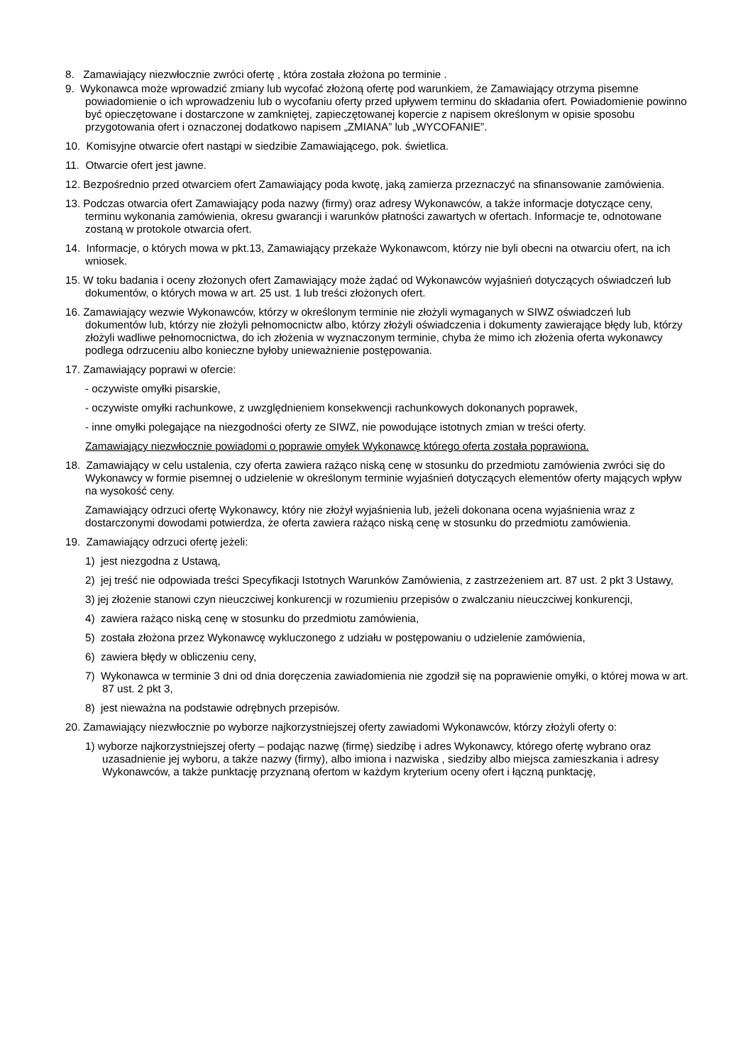8. Zamawiający niezwłocznie zwróci ofertę , która została złożona po terminie .
9. Wykonawca może wprowadzić zmiany lub wycofać złożoną ofertę pod warunkiem, że Zamawiający otrzyma pisemne powiadomienie o ich wprowadzeniu lub o wycofaniu oferty przed upływem terminu do składania ofert. Powiadomienie powinno być opieczętowane i dostarczone w zamkniętej, zapieczętowanej kopercie z napisem określonym w opisie sposobu przygotowania ofert i oznaczonej dodatkowo napisem „ZMIANA” lub „WYCOFANIE”.
10. Komisyjne otwarcie ofert nastąpi w siedzibie Zamawiającego, pok. świetlica.
11. Otwarcie ofert jest jawne.
12. Bezpośrednio przed otwarciem ofert Zamawiający poda kwotę, jaką zamierza przeznaczyć na sfinansowanie zamówienia.
13. Podczas otwarcia ofert Zamawiający poda nazwy (firmy) oraz adresy Wykonawców, a także informacje dotyczące ceny, terminu wykonania zamówienia, okresu gwarancji i warunków płatności zawartych w ofertach. Informacje te, odnotowane zostaną w protokole otwarcia ofert.
14. Informacje, o których mowa w pkt.13, Zamawiający przekaże Wykonawcom, którzy nie byli obecni na otwarciu ofert, na ich wniosek.
15. W toku badania i oceny złożonych ofert Zamawiający może żądać od Wykonawców wyjaśnień dotyczących oświadczeń lub dokumentów, o których mowa w art. 25 ust. 1 lub treści złożonych ofert.
16. Zamawiający wezwie Wykonawców, którzy w określonym terminie nie złożyli wymaganych w SIWZ oświadczeń lub dokumentów lub, którzy nie złożyli pełnomocnictw albo, którzy złożyli oświadczenia i dokumenty zawierające błędy lub, którzy złożyli wadliwe pełnomocnictwa, do ich złożenia w wyznaczonym terminie, chyba że mimo ich złożenia oferta wykonawcy podlega odrzuceniu albo konieczne byłoby unieważnienie postępowania.
17. Zamawiający poprawi w ofercie:
- oczywiste omyłki pisarskie,
- oczywiste omyłki rachunkowe, z uwzględnieniem konsekwencji rachunkowych dokonanych poprawek,
- inne omyłki polegające na niezgodności oferty ze SIWZ, nie powodujące istotnych zmian w treści oferty.
Zamawiający niezwłocznie powiadomi o poprawie omyłek Wykonawcę którego oferta została poprawiona.
18. Zamawiający w celu ustalenia, czy oferta zawiera rażąco niską cenę w stosunku do przedmiotu zamówienia zwróci się do Wykonawcy w formie pisemnej o udzielenie w określonym terminie wyjaśnień dotyczących elementów oferty mających wpływ na wysokość ceny.
Zamawiający odrzuci ofertę Wykonawcy, który nie złożył wyjaśnienia lub, jeżeli dokonana ocena wyjaśnienia wraz z dostarczonymi dowodami potwierdza, że oferta zawiera rażąco niską cenę w stosunku do przedmiotu zamówienia.
19. Zamawiający odrzuci ofertę jeżeli:
1) jest niezgodna z Ustawą,
2) jej treść nie odpowiada treści Specyfikacji Istotnych Warunków Zamówienia, z zastrzeżeniem art. 87 ust. 2 pkt 3 Ustawy,
3) jej złożenie stanowi czyn nieuczciwej konkurencji w rozumieniu przepisów o zwalczaniu nieuczciwej konkurencji,
4) zawiera rażąco niską cenę w stosunku do przedmiotu zamówienia,
5) została złożona przez Wykonawcę wykluczonego z udziału w postępowaniu o udzielenie zamówienia,
6) zawiera błędy w obliczeniu ceny,
7) Wykonawca w terminie 3 dni od dnia doręczenia zawiadomienia nie zgodził się na poprawienie omyłki, o której mowa w art. 87 ust. 2 pkt 3,
8) jest nieważna na podstawie odrębnych przepisów.
20. Zamawiający niezwłocznie po wyborze najkorzystniejszej oferty zawiadomi Wykonawców, którzy złożyli oferty o:
1) wyborze najkorzystniejszej oferty – podając nazwę (firmę) siedzibę i adres Wykonawcy, którego ofertę wybrano oraz uzasadnienie jej wyboru, a także nazwy (firmy), albo imiona i nazwiska , siedziby albo miejsca zamieszkania i adresy Wykonawców, a także punktację przyznaną ofertom w każdym kryterium oceny ofert i łączną punktację,